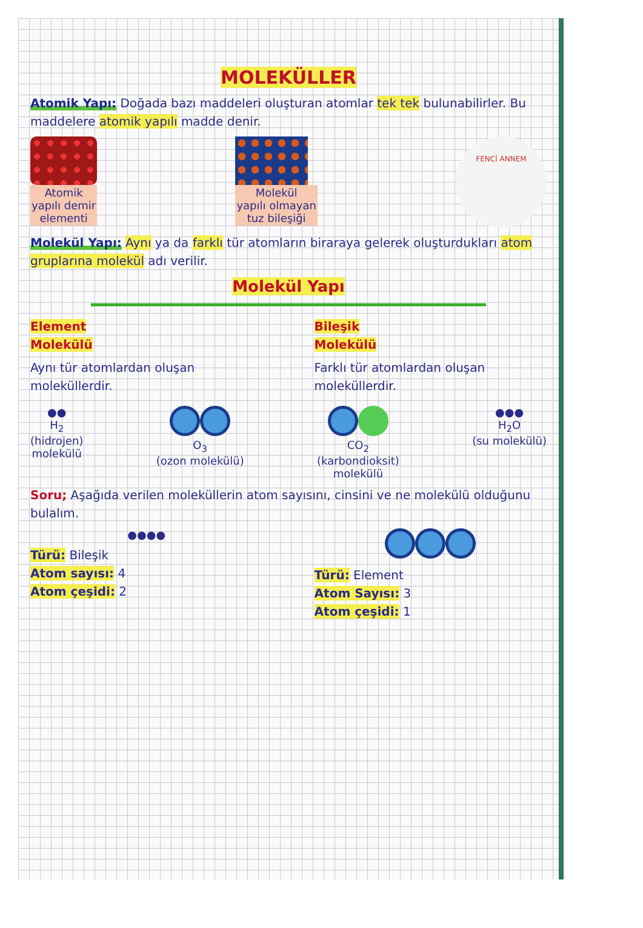MOLEKÜLLER
Atomik Yapı: Doğada bazı maddeleri oluşturan atomlar tek tek bulunabilirler. Bu maddelere atomik yapılı madde denir.
Atomik
yapılı demir
elementi
Molekül
yapılı olmayan
tuz bileşiği
FENCİ ANNEM
Molekül Yapı: Aynı ya da farklı tür atomların biraraya gelerek oluşturdukları atom gruplarına molekül adı verilir.
Molekül Yapı
Element
Molekülü
Aynı tür atomlardan oluşan moleküllerdir.
Bileşik
Molekülü
Farklı tür atomlardan oluşan moleküllerdir.
●●
H<sub>2</sub>
(hidrojen)
molekülü
O<sub>3</sub>
(ozon molekülü)
CO<sub>2</sub>
(karbondioksit)
molekülü
●●●
H<sub>2</sub>O
(su molekülü)
Soru; Aşağıda verilen moleküllerin atom sayısını, cinsini ve ne molekülü olduğunu bulalım.
●●●●
Türü: Bileşik
Atom sayısı: 4
Atom çeşidi: 2
Türü: Element
Atom Sayısı: 3
Atom çeşidi: 1